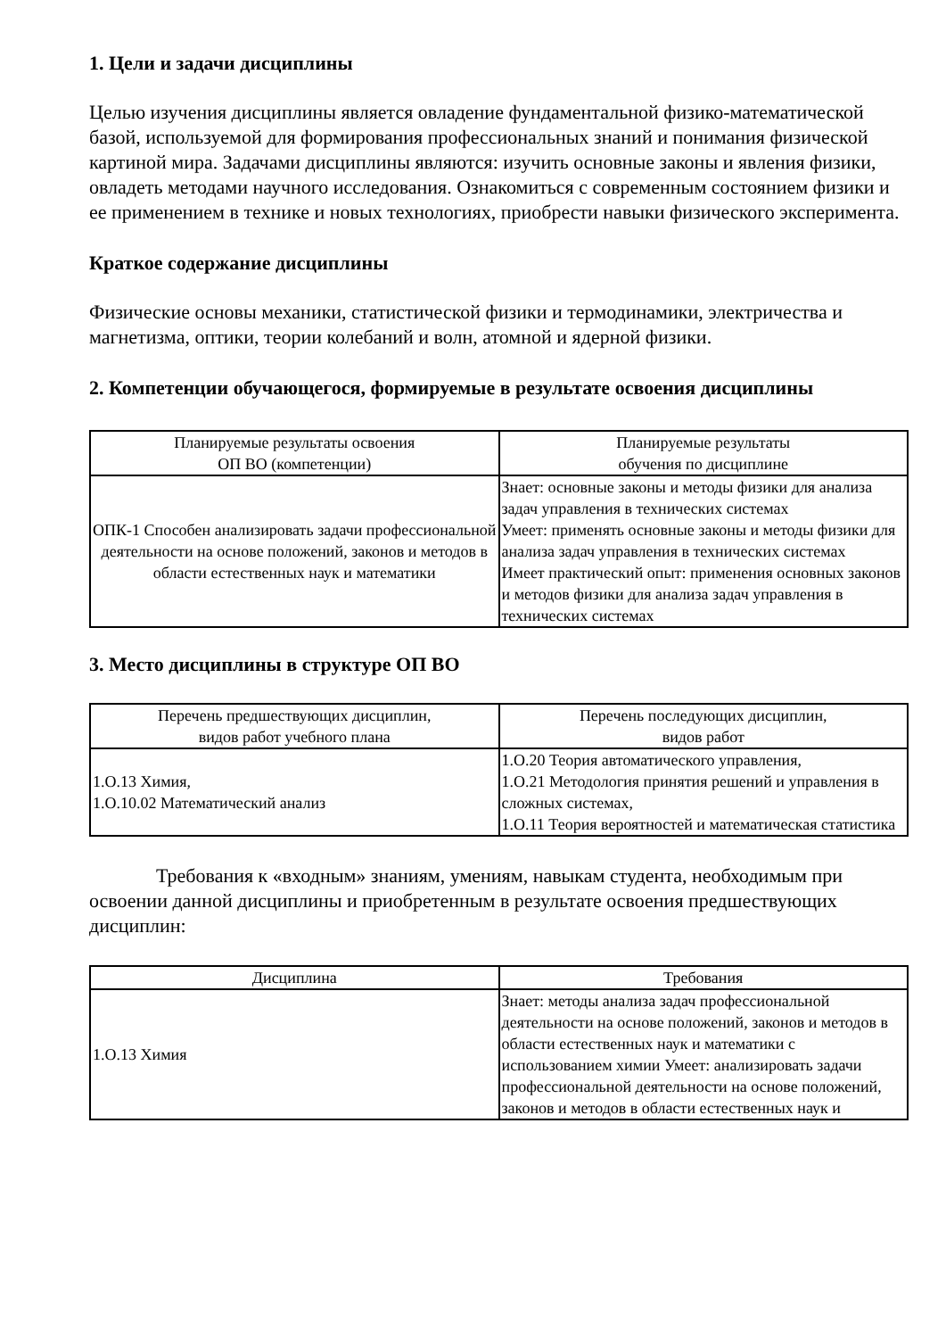1. Цели и задачи дисциплины
Целью изучения дисциплины является овладение фундаментальной физико-математической базой, используемой для формирования профессиональных знаний и понимания физической картиной мира. Задачами дисциплины являются: изучить основные законы и явления физики, овладеть методами научного исследования. Ознакомиться с современным состоянием физики и ее применением в технике и новых технологиях, приобрести навыки физического эксперимента.
Краткое содержание дисциплины
Физические основы механики, статистической физики и термодинамики, электричества и магнетизма, оптики, теории колебаний и волн, атомной и ядерной физики.
2. Компетенции обучающегося, формируемые в результате освоения дисциплины
| Планируемые результаты освоения ОП ВО (компетенции) | Планируемые результаты обучения по дисциплине |
| --- | --- |
| ОПК-1 Способен анализировать задачи профессиональной деятельности на основе положений, законов и методов в области естественных наук и математики | Знает: основные законы и методы физики для анализа задач управления в технических системах Умеет: применять основные законы и методы физики для анализа задач управления в технических системах Имеет практический опыт: применения основных законов и методов физики для анализа задач управления в технических системах |
3. Место дисциплины в структуре ОП ВО
| Перечень предшествующих дисциплин, видов работ учебного плана | Перечень последующих дисциплин, видов работ |
| --- | --- |
| 1.О.13 Химия, 1.О.10.02 Математический анализ | 1.О.20 Теория автоматического управления, 1.О.21 Методология принятия решений и управления в сложных системах, 1.О.11 Теория вероятностей и математическая статистика |
Требования к «входным» знаниям, умениям, навыкам студента, необходимым при освоении данной дисциплины и приобретенным в результате освоения предшествующих дисциплин:
| Дисциплина | Требования |
| --- | --- |
| 1.О.13 Химия | Знает: методы анализа задач профессиональной деятельности на основе положений, законов и методов в области естественных наук и математики с использованием химии Умеет: анализировать задачи профессиональной деятельности на основе положений, законов и методов в области естественных наук и |